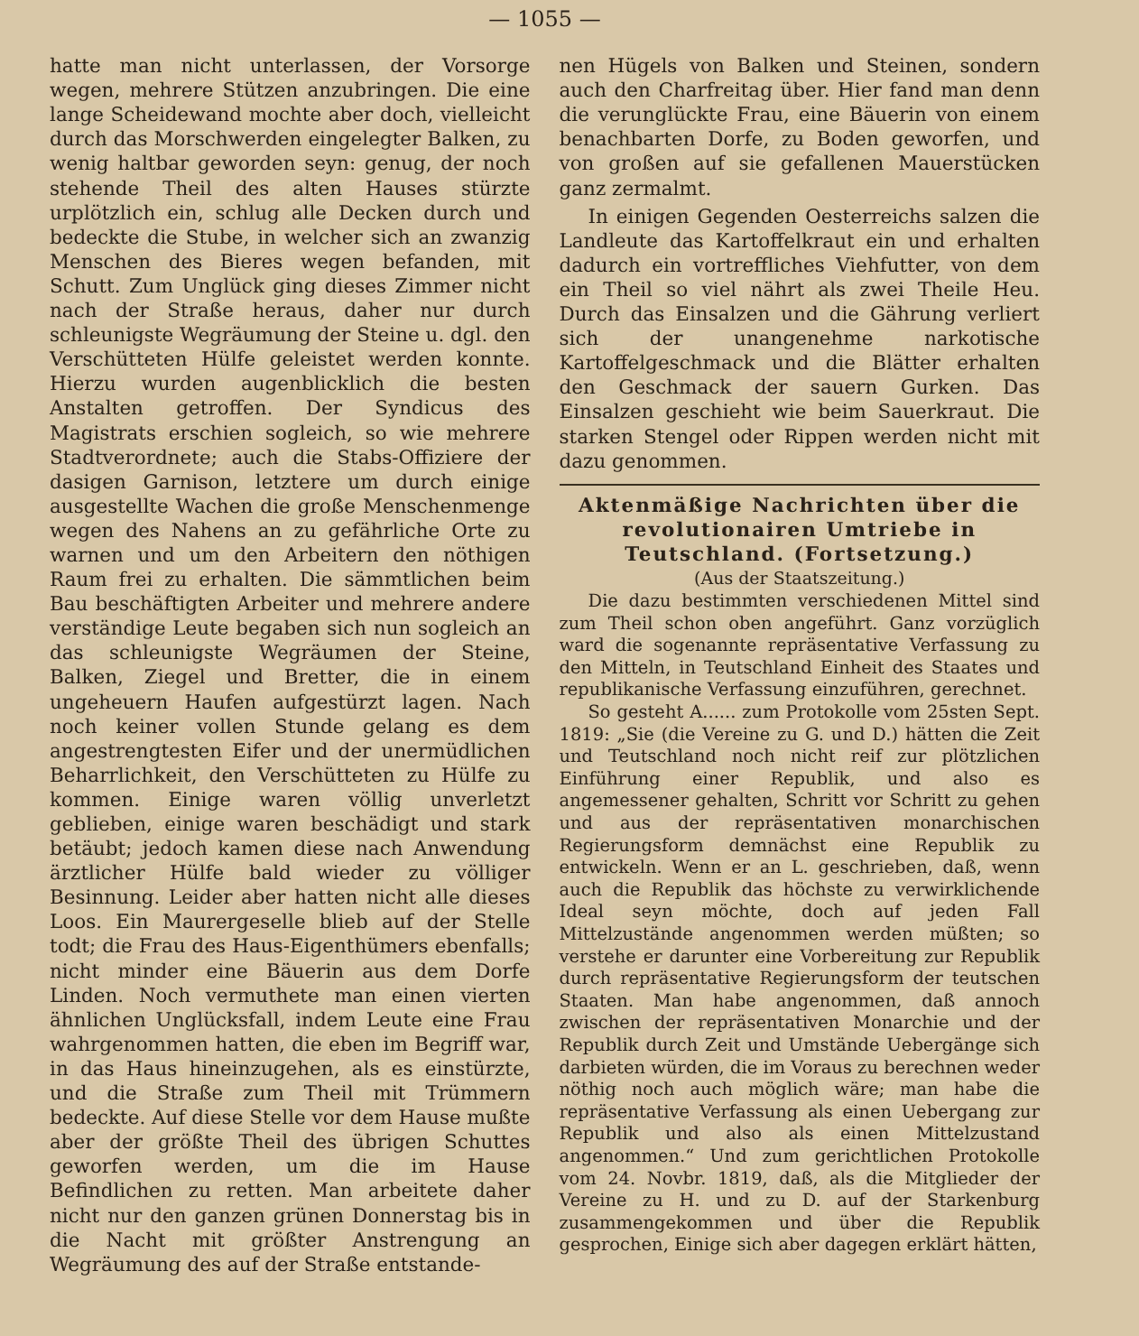— 1055 —
hatte man nicht unterlassen, der Vorsorge wegen, mehrere Stützen anzubringen. Die eine lange Scheidewand mochte aber doch, vielleicht durch das Morschwerden eingelegter Balken, zu wenig haltbar geworden seyn: genug, der noch stehende Theil des alten Hauses stürzte urplötzlich ein, schlug alle Decken durch und bedeckte die Stube, in welcher sich an zwanzig Menschen des Bieres wegen befanden, mit Schutt. Zum Unglück ging dieses Zimmer nicht nach der Straße heraus, daher nur durch schleunigste Wegräumung der Steine u. dgl. den Verschütteten Hülfe geleistet werden konnte. Hierzu wurden augenblicklich die besten Anstalten getroffen. Der Syndicus des Magistrats erschien sogleich, so wie mehrere Stadtverordnete; auch die Stabs-Offiziere der dasigen Garnison, letztere um durch einige ausgestellte Wachen die große Menschenmenge wegen des Nahens an zu gefährliche Orte zu warnen und um den Arbeitern den nöthigen Raum frei zu erhalten. Die sämmtlichen beim Bau beschäftigten Arbeiter und mehrere andere verständige Leute begaben sich nun sogleich an das schleunigste Wegräumen der Steine, Balken, Ziegel und Bretter, die in einem ungeheuern Haufen aufgestürzt lagen. Nach noch keiner vollen Stunde gelang es dem angestrengtesten Eifer und der unermüdlichen Beharrlichkeit, den Verschütteten zu Hülfe zu kommen. Einige waren völlig unverletzt geblieben, einige waren beschädigt und stark betäubt; jedoch kamen diese nach Anwendung ärztlicher Hülfe bald wieder zu völliger Besinnung. Leider aber hatten nicht alle dieses Loos. Ein Maurergeselle blieb auf der Stelle todt; die Frau des Haus-Eigenthümers ebenfalls; nicht minder eine Bäuerin aus dem Dorfe Linden. Noch vermuthete man einen vierten ähnlichen Unglücksfall, indem Leute eine Frau wahrgenommen hatten, die eben im Begriff war, in das Haus hineinzugehen, als es einstürzte, und die Straße zum Theil mit Trümmern bedeckte. Auf diese Stelle vor dem Hause mußte aber der größte Theil des übrigen Schuttes geworfen werden, um die im Hause Befindlichen zu retten. Man arbeitete daher nicht nur den ganzen grünen Donnerstag bis in die Nacht mit größter Anstrengung an Wegräumung des auf der Straße entstande-
nen Hügels von Balken und Steinen, sondern auch den Charfreitag über. Hier fand man denn die verunglückte Frau, eine Bäuerin von einem benachbarten Dorfe, zu Boden geworfen, und von großen auf sie gefallenen Mauerstücken ganz zermalmt.
In einigen Gegenden Oesterreichs salzen die Landleute das Kartoffelkraut ein und erhalten dadurch ein vortreffliches Viehfutter, von dem ein Theil so viel nährt als zwei Theile Heu. Durch das Einsalzen und die Gährung verliert sich der unangenehme narkotische Kartoffelgeschmack und die Blätter erhalten den Geschmack der sauern Gurken. Das Einsalzen geschieht wie beim Sauerkraut. Die starken Stengel oder Rippen werden nicht mit dazu genommen.
Aktenmäßige Nachrichten über die revolutionairen Umtriebe in Teutschland. (Fortsetzung.)
(Aus der Staatszeitung.)
Die dazu bestimmten verschiedenen Mittel sind zum Theil schon oben angeführt. Ganz vorzüglich ward die sogenannte repräsentative Verfassung zu den Mitteln, in Teutschland Einheit des Staates und republikanische Verfassung einzuführen, gerechnet.
So gesteht A...... zum Protokolle vom 25sten Sept. 1819: „Sie (die Vereine zu G. und D.) hätten die Zeit und Teutschland noch nicht reif zur plötzlichen Einführung einer Republik, und also es angemessener gehalten, Schritt vor Schritt zu gehen und aus der repräsentativen monarchischen Regierungsform demnächst eine Republik zu entwickeln. Wenn er an L. geschrieben, daß, wenn auch die Republik das höchste zu verwirklichende Ideal seyn möchte, doch auf jeden Fall Mittelzustände angenommen werden müßten; so verstehe er darunter eine Vorbereitung zur Republik durch repräsentative Regierungsform der teutschen Staaten. Man habe angenommen, daß annoch zwischen der repräsentativen Monarchie und der Republik durch Zeit und Umstände Uebergänge sich darbieten würden, die im Voraus zu berechnen weder nöthig noch auch möglich wäre; man habe die repräsentative Verfassung als einen Uebergang zur Republik und also als einen Mittelzustand angenommen.“ Und zum gerichtlichen Protokolle vom 24. Novbr. 1819, daß, als die Mitglieder der Vereine zu H. und zu D. auf der Starkenburg zusammengekommen und über die Republik gesprochen, Einige sich aber dagegen erklärt hätten,